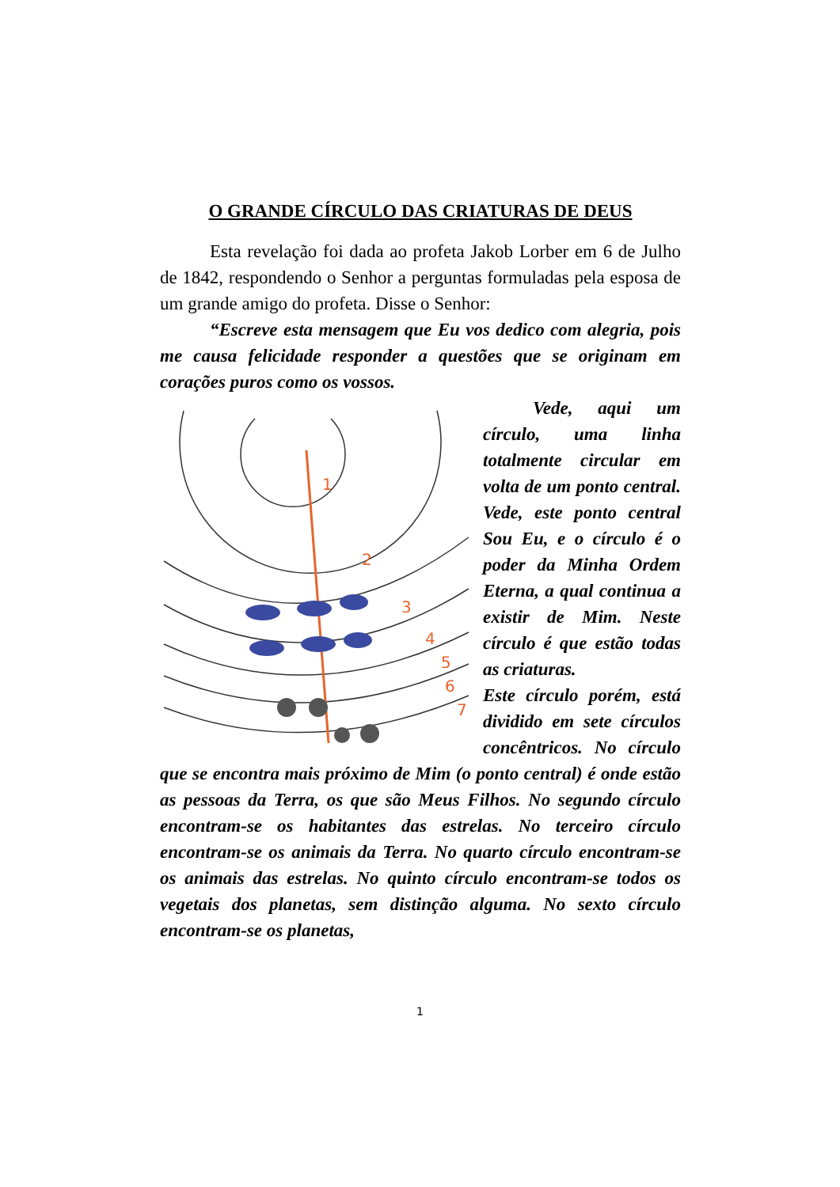O GRANDE CÍRCULO DAS CRIATURAS DE DEUS
Esta revelação foi dada ao profeta Jakob Lorber em 6 de Julho de 1842, respondendo o Senhor a perguntas formuladas pela esposa de um grande amigo do profeta. Disse o Senhor:
“Escreve esta mensagem que Eu vos dedico com alegria, pois me causa felicidade responder a questões que se originam em corações puros como os vossos.
1
2
3
4
5
6
7
Vede, aqui um círculo, uma linha totalmente circular em volta de um ponto central. Vede, este ponto central Sou Eu, e o círculo é o poder da Minha Ordem Eterna, a qual continua a existir de Mim. Neste círculo é que estão todas as criaturas.
Este círculo porém, está dividido em sete círculos concêntricos. No círculo que se encontra mais próximo de Mim (o ponto central) é onde estão as pessoas da Terra, os que são Meus Filhos. No segundo círculo encontram-se os habitantes das estrelas. No terceiro círculo encontram-se os animais da Terra. No quarto círculo encontram-se os animais das estrelas. No quinto círculo encontram-se todos os vegetais dos planetas, sem distinção alguma. No sexto círculo encontram-se os planetas,
1